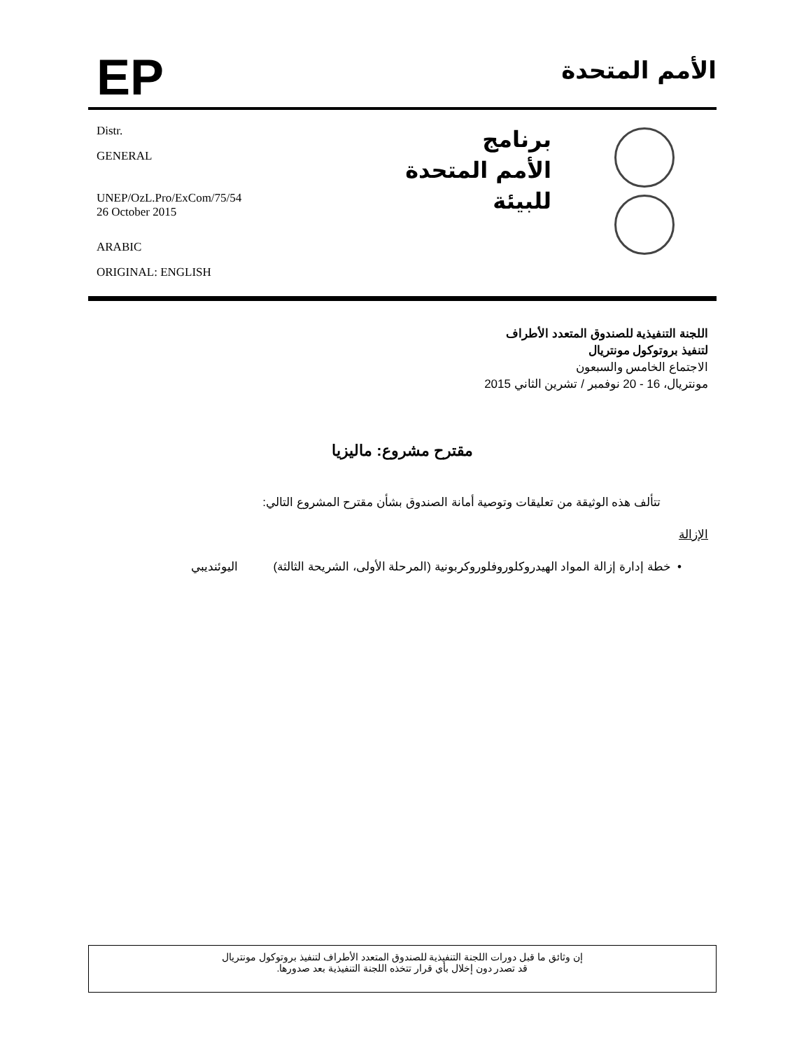EP
الأمم المتحدة
Distr.
GENERAL
UNEP/OzL.Pro/ExCom/75/54
26 October 2015
ARABIC
ORIGINAL: ENGLISH
برنامج
الأمم المتحدة
للبيئة
اللجنة التنفيذية للصندوق المتعدد الأطراف
لتنفيذ بروتوكول مونتريال
الاجتماع الخامس والسبعون
مونتريال، 16 - 20 نوفمبر / تشرين الثاني 2015
مقترح مشروع: ماليزيا
تتألف هذه الوثيقة من تعليقات وتوصية أمانة الصندوق بشأن مقترح المشروع التالي:
الإزالة
• خطة إدارة إزالة المواد الهيدروكلوروفلوروكربونية (المرحلة الأولى، الشريحة الثالثة) اليوئنديبي
إن وثائق ما قبل دورات اللجنة التنفيذية للصندوق المتعدد الأطراف لتنفيذ بروتوكول مونتريال
قد تصدر دون إخلال بأي قرار تتخذه اللجنة التنفيذية بعد صدورها.